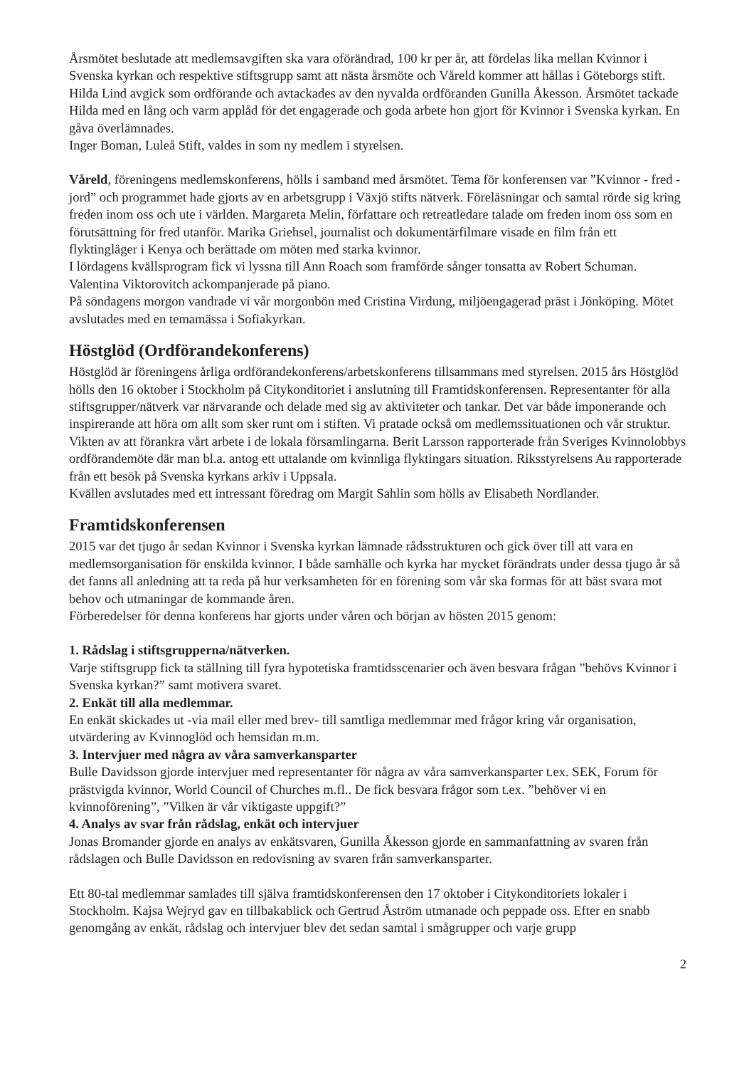Årsmötet beslutade att medlemsavgiften ska vara oförändrad, 100 kr per år, att fördelas lika mellan Kvinnor i Svenska kyrkan och respektive stiftsgrupp samt att nästa årsmöte och Våreld kommer att hållas i Göteborgs stift.
Hilda Lind avgick som ordförande och avtackades av den nyvalda ordföranden Gunilla Åkesson. Årsmötet tackade Hilda med en lång och varm applåd för det engagerade och goda arbete hon gjort för Kvinnor i Svenska kyrkan. En gåva överlämnades.
Inger Boman, Luleå Stift, valdes in som ny medlem i styrelsen.
Våreld, föreningens medlemskonferens, hölls i samband med årsmötet. Tema för konferensen var ”Kvinnor - fred - jord” och programmet hade gjorts av en arbetsgrupp i Växjö stifts nätverk. Föreläsningar och samtal rörde sig kring freden inom oss och ute i världen. Margareta Melin, författare och retreatledare talade om freden inom oss som en förutsättning för fred utanför. Marika Griehsel, journalist och dokumentärfilmare visade en film från ett flyktingläger i Kenya och berättade om möten med starka kvinnor.
I lördagens kvällsprogram fick vi lyssna till Ann Roach som framförde sånger tonsatta av Robert Schuman. Valentina Viktorovitch ackompanjerade på piano.
På söndagens morgon vandrade vi vår morgonbön med Cristina Virdung, miljöengagerad präst i Jönköping. Mötet avslutades med en temamässa i Sofiakyrkan.
Höstglöd (Ordförandekonferens)
Höstglöd är föreningens årliga ordförandekonferens/arbetskonferens tillsammans med styrelsen. 2015 års Höstglöd hölls den 16 oktober i Stockholm på Citykonditoriet i anslutning till Framtidskonferensen. Representanter för alla stiftsgrupper/nätverk var närvarande och delade med sig av aktiviteter och tankar. Det var både imponerande och inspirerande att höra om allt som sker runt om i stiften. Vi pratade också om medlemssituationen och vår struktur. Vikten av att förankra vårt arbete i de lokala församlingarna. Berit Larsson rapporterade från Sveriges Kvinnolobbys ordförandemöte där man bl.a. antog ett uttalande om kvinnliga flyktingars situation. Riksstyrelsens Au rapporterade från ett besök på Svenska kyrkans arkiv i Uppsala.
Kvällen avslutades med ett intressant föredrag om Margit Sahlin som hölls av Elisabeth Nordlander.
Framtidskonferensen
2015 var det tjugo år sedan Kvinnor i Svenska kyrkan lämnade rådsstrukturen och gick över till att vara en medlemsorganisation för enskilda kvinnor. I både samhälle och kyrka har mycket förändrats under dessa tjugo år så det fanns all anledning att ta reda på hur verksamheten för en förening som vår ska formas för att bäst svara mot behov och utmaningar de kommande åren.
Förberedelser för denna konferens har gjorts under våren och början av hösten 2015 genom:
1. Rådslag i stiftsgrupperna/nätverken.
Varje stiftsgrupp fick ta ställning till fyra hypotetiska framtidsscenarier och även besvara frågan ”behövs Kvinnor i Svenska kyrkan?” samt motivera svaret.
2. Enkät till alla medlemmar.
En enkät skickades ut -via mail eller med brev- till samtliga medlemmar med frågor kring vår organisation, utvärdering av Kvinnoglöd och hemsidan m.m.
3. Intervjuer med några av våra samverkansparter
Bulle Davidsson gjorde intervjuer med representanter för några av våra samverkansparter t.ex. SEK, Forum för prästvigda kvinnor, World Council of Churches m.fl.. De fick besvara frågor som t.ex. ”behöver vi en kvinnoförening”, ”Vilken är vår viktigaste uppgift?”
4. Analys av svar från rådslag, enkät och intervjuer
Jonas Bromander gjorde en analys av enkätsvaren, Gunilla Åkesson gjorde en sammanfattning av svaren från rådslagen och Bulle Davidsson en redovisning av svaren från samverkansparter.
Ett 80-tal medlemmar samlades till själva framtidskonferensen den 17 oktober i Citykonditoriets lokaler i Stockholm. Kajsa Wejryd gav en tillbakablick och Gertrud Åström utmanade och peppade oss. Efter en snabb genomgång av enkät, rådslag och intervjuer blev det sedan samtal i smågrupper och varje grupp
2